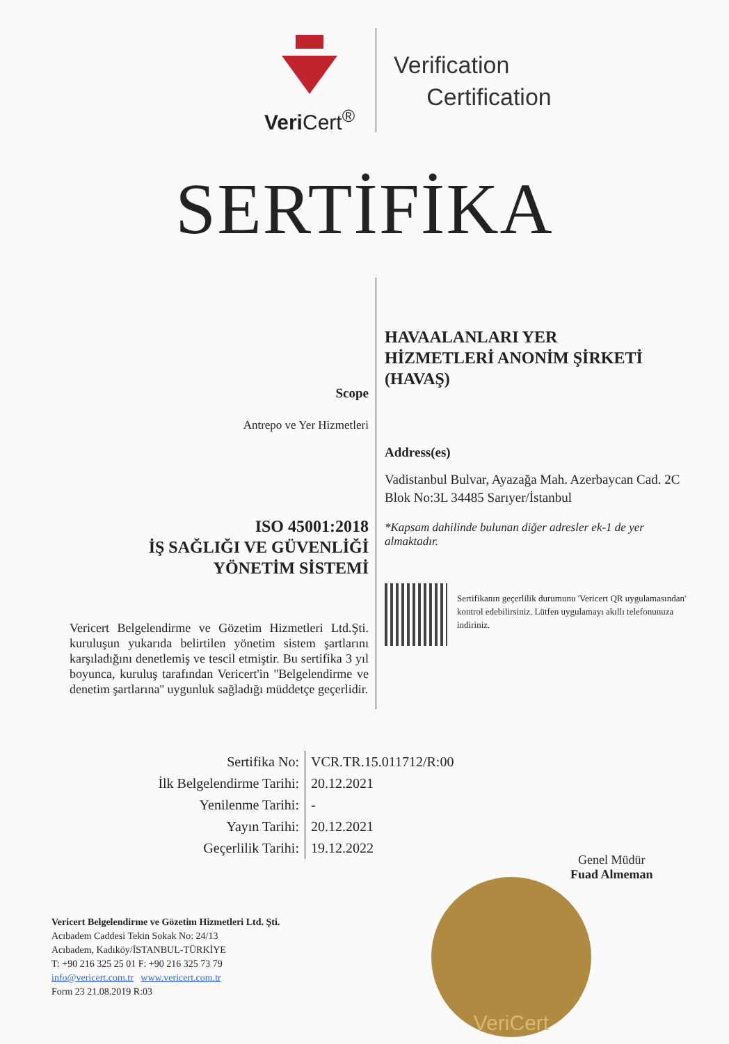Veri Cert<sup>®</sup>
Verification
Certification
SERTİFİKA
Scope
Antrepo ve Yer Hizmetleri
ISO 45001:2018
İŞ SAĞLIĞI VE GÜVENLİĞİ
YÖNETİM SİSTEMİ
Vericert Belgelendirme ve Gözetim Hizmetleri Ltd.Şti. kuruluşun yukarıda belirtilen yönetim sistem şartlarını karşıladığını denetlemiş ve tescil etmiştir. Bu sertifika 3 yıl boyunca, kuruluş tarafından Vericert'in ''Belgelendirme ve denetim şartlarına'' uygunluk sağladığı müddetçe geçerlidir.
HAVAALANLARI YER
HİZMETLERİ ANONİM ŞİRKETİ
(HAVAŞ)
Address(es)
Vadistanbul Bulvar, Ayazağa Mah. Azerbaycan Cad. 2C Blok No:3L 34485 Sarıyer/İstanbul
*Kapsam dahilinde bulunan diğer adresler ek-1 de yer almaktadır.
Sertifikanın geçerlilik durumunu 'Vericert QR uygulamasından' kontrol edebilirsiniz. Lütfen uygulamayı akıllı telefonunuza indiriniz.
| Sertifika No: | VCR.TR.15.011712/R:00 |
| İlk Belgelendirme Tarihi: | 20.12.2021 |
| Yenilenme Tarihi: | - |
| Yayın Tarihi: | 20.12.2021 |
| Geçerlilik Tarihi: | 19.12.2022 |
Genel Müdür
Fuad Almeman
VeriCert
Vericert Belgelendirme ve Gözetim Hizmetleri Ltd. Şti.
Acıbadem Caddesi Tekin Sokak No: 24/13
Acıbadem, Kadıköy/İSTANBUL-TÜRKİYE
T: +90 216 325 25 01 F: +90 216 325 73 79
info@vericert.com.tr www.vericert.com.tr
Form 23 21.08.2019 R:03